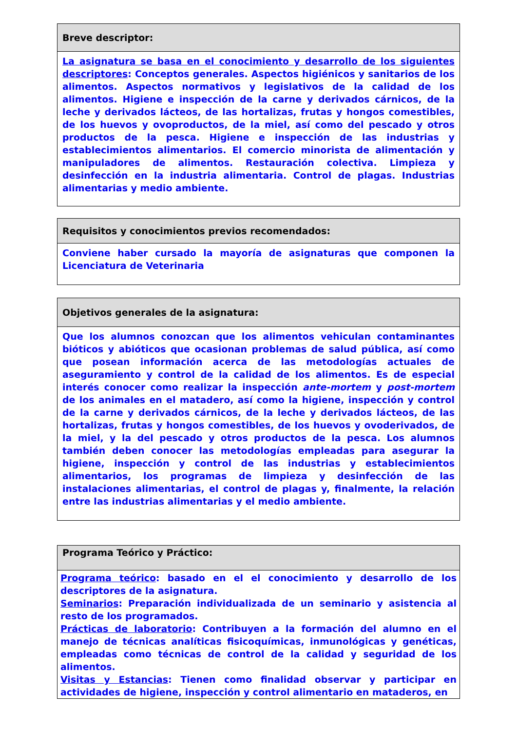Breve descriptor:
La asignatura se basa en el conocimiento y desarrollo de los siguientes descriptores: Conceptos generales. Aspectos higiénicos y sanitarios de los alimentos. Aspectos normativos y legislativos de la calidad de los alimentos. Higiene e inspección de la carne y derivados cárnicos, de la leche y derivados lácteos, de las hortalizas, frutas y hongos comestibles, de los huevos y ovoproductos, de la miel, así como del pescado y otros productos de la pesca. Higiene e inspección de las industrias y establecimientos alimentarios. El comercio minorista de alimentación y manipuladores de alimentos. Restauración colectiva. Limpieza y desinfección en la industria alimentaria. Control de plagas. Industrias alimentarias y medio ambiente.
Requisitos y conocimientos previos recomendados:
Conviene haber cursado la mayoría de asignaturas que componen la Licenciatura de Veterinaria
Objetivos generales de la asignatura:
Que los alumnos conozcan que los alimentos vehiculan contaminantes bióticos y abióticos que ocasionan problemas de salud pública, así como que posean información acerca de las metodologías actuales de aseguramiento y control de la calidad de los alimentos. Es de especial interés conocer como realizar la inspección ante-mortem y post-mortem de los animales en el matadero, así como la higiene, inspección y control de la carne y derivados cárnicos, de la leche y derivados lácteos, de las hortalizas, frutas y hongos comestibles, de los huevos y ovoderivados, de la miel, y la del pescado y otros productos de la pesca. Los alumnos también deben conocer las metodologías empleadas para asegurar la higiene, inspección y control de las industrias y establecimientos alimentarios, los programas de limpieza y desinfección de las instalaciones alimentarias, el control de plagas y, finalmente, la relación entre las industrias alimentarias y el medio ambiente.
Programa Teórico y Práctico:
Programa teórico: basado en el el conocimiento y desarrollo de los descriptores de la asignatura.
Seminarios: Preparación individualizada de un seminario y asistencia al resto de los programados.
Prácticas de laboratorio: Contribuyen a la formación del alumno en el manejo de técnicas analíticas fisicoquímicas, inmunológicas y genéticas, empleadas como técnicas de control de la calidad y seguridad de los alimentos.
Visitas y Estancias: Tienen como finalidad observar y participar en actividades de higiene, inspección y control alimentario en mataderos, en